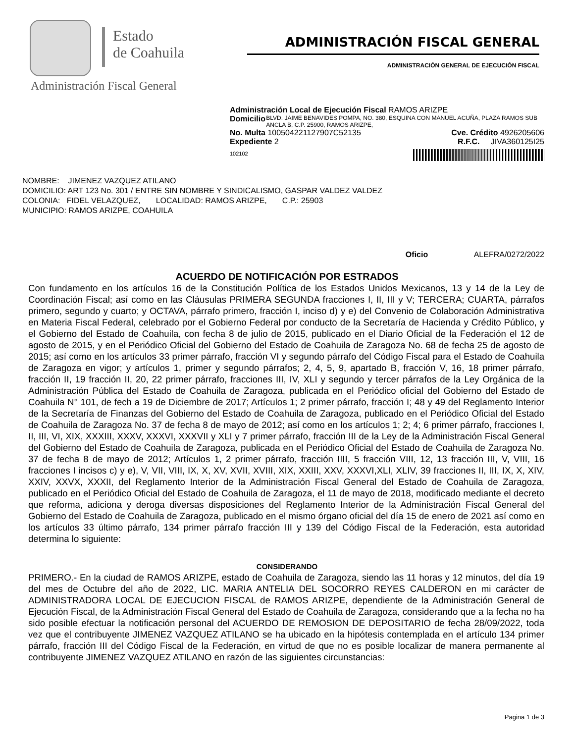Estado
de Coahuila
ADMINISTRACIÓN FISCAL GENERAL
ADMINISTRACIÓN GENERAL DE EJECUCIÓN FISCAL
Administración Fiscal General
Administración Local de Ejecución Fiscal RAMOS ARIZPE
Domicilio BLVD. JAIME BENAVIDES POMPA, NO. 380, ESQUINA CON MANUEL ACUÑA, PLAZA RAMOS SUB ANCLA B, C.P. 25900, RAMOS ARIZPE,
No. Multa 100504221127907C52135 Cve. Crédito 4926205606
Expediente 2 R.F.C. JIVA360125I25
102102
NOMBRE: JIMENEZ VAZQUEZ ATILANO
DOMICILIO: ART 123 No. 301 / ENTRE SIN NOMBRE Y SINDICALISMO, GASPAR VALDEZ VALDEZ
COLONIA: FIDEL VELAZQUEZ, LOCALIDAD: RAMOS ARIZPE, C.P.: 25903
MUNICIPIO: RAMOS ARIZPE, COAHUILA
Oficio ALEFRA/0272/2022
ACUERDO DE NOTIFICACIÓN POR ESTRADOS
Con fundamento en los artículos 16 de la Constitución Política de los Estados Unidos Mexicanos, 13 y 14 de la Ley de Coordinación Fiscal; así como en las Cláusulas PRIMERA SEGUNDA fracciones I, II, III y V; TERCERA; CUARTA, párrafos primero, segundo y cuarto; y OCTAVA, párrafo primero, fracción I, inciso d) y e) del Convenio de Colaboración Administrativa en Materia Fiscal Federal, celebrado por el Gobierno Federal por conducto de la Secretaría de Hacienda y Crédito Público, y el Gobierno del Estado de Coahuila, con fecha 8 de julio de 2015, publicado en el Diario Oficial de la Federación el 12 de agosto de 2015, y en el Periódico Oficial del Gobierno del Estado de Coahuila de Zaragoza No. 68 de fecha 25 de agosto de 2015; así como en los artículos 33 primer párrafo, fracción VI y segundo párrafo del Código Fiscal para el Estado de Coahuila de Zaragoza en vigor; y artículos 1, primer y segundo párrafos; 2, 4, 5, 9, apartado B, fracción V, 16, 18 primer párrafo, fracción II, 19 fracción II, 20, 22 primer párrafo, fracciones III, IV, XLI y segundo y tercer párrafos de la Ley Orgánica de la Administración Pública del Estado de Coahuila de Zaragoza, publicada en el Periódico oficial del Gobierno del Estado de Coahuila N° 101, de fech a 19 de Diciembre de 2017; Artículos 1; 2 primer párrafo, fracción I; 48 y 49 del Reglamento Interior de la Secretaría de Finanzas del Gobierno del Estado de Coahuila de Zaragoza, publicado en el Periódico Oficial del Estado de Coahuila de Zaragoza No. 37 de fecha 8 de mayo de 2012; así como en los artículos 1; 2; 4; 6 primer párrafo, fracciones I, II, III, VI, XIX, XXXIII, XXXV, XXXVI, XXXVII y XLI y 7 primer párrafo, fracción III de la Ley de la Administración Fiscal General del Gobierno del Estado de Coahuila de Zaragoza, publicada en el Periódico Oficial del Estado de Coahuila de Zaragoza No. 37 de fecha 8 de mayo de 2012; Artículos 1, 2 primer párrafo, fracción IIII, 5 fracción VIII, 12, 13 fracción III, V, VIII, 16 fracciones I incisos c) y e), V, VII, VIII, IX, X, XV, XVII, XVIII, XIX, XXIII, XXV, XXXVI,XLI, XLIV, 39 fracciones II, III, IX, X, XIV, XXIV, XXVX, XXXII, del Reglamento Interior de la Administración Fiscal General del Estado de Coahuila de Zaragoza, publicado en el Periódico Oficial del Estado de Coahuila de Zaragoza, el 11 de mayo de 2018, modificado mediante el decreto que reforma, adiciona y deroga diversas disposiciones del Reglamento Interior de la Administración Fiscal General del Gobierno del Estado de Coahuila de Zaragoza, publicado en el mismo órgano oficial del día 15 de enero de 2021 así como en los artículos 33 último párrafo, 134 primer párrafo fracción III y 139 del Código Fiscal de la Federación, esta autoridad determina lo siguiente:
CONSIDERANDO
PRIMERO.- En la ciudad de RAMOS ARIZPE, estado de Coahuila de Zaragoza, siendo las 11 horas y 12 minutos, del día 19 del mes de Octubre del año de 2022, LIC. MARIA ANTELIA DEL SOCORRO REYES CALDERON en mi carácter de ADMINISTRADORA LOCAL DE EJECUCION FISCAL de RAMOS ARIZPE, dependiente de la Administración General de Ejecución Fiscal, de la Administración Fiscal General del Estado de Coahuila de Zaragoza, considerando que a la fecha no ha sido posible efectuar la notificación personal del ACUERDO DE REMOSION DE DEPOSITARIO de fecha 28/09/2022, toda vez que el contribuyente JIMENEZ VAZQUEZ ATILANO se ha ubicado en la hipótesis contemplada en el artículo 134 primer párrafo, fracción III del Código Fiscal de la Federación, en virtud de que no es posible localizar de manera permanente al contribuyente JIMENEZ VAZQUEZ ATILANO en razón de las siguientes circunstancias:
Pagina 1 de 3